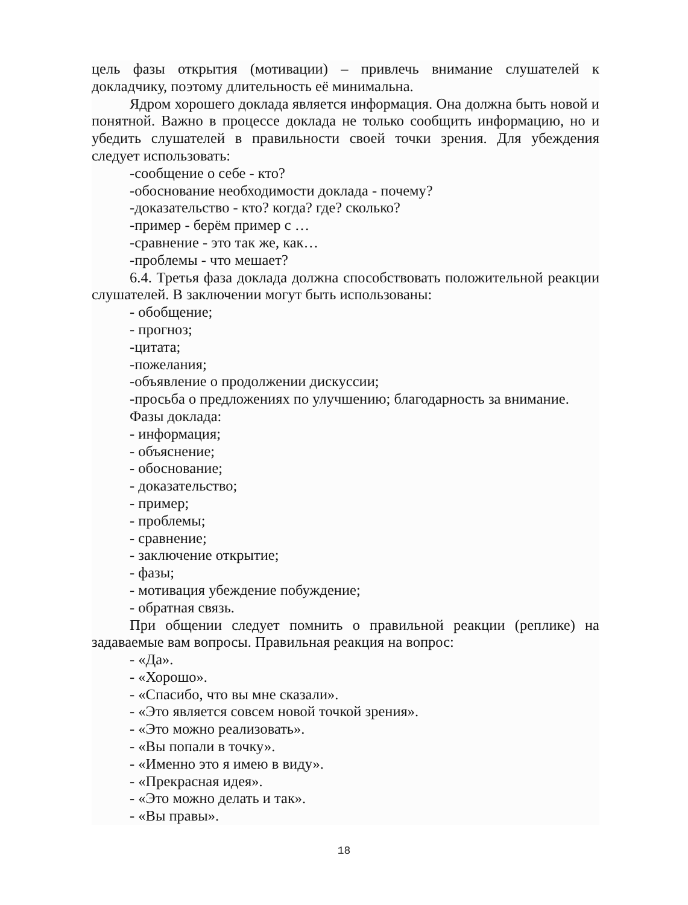цель фазы открытия (мотивации) – привлечь внимание слушателей к докладчику, поэтому длительность её минимальна.
Ядром хорошего доклада является информация. Она должна быть новой и понятной. Важно в процессе доклада не только сообщить информацию, но и убедить слушателей в правильности своей точки зрения. Для убеждения следует использовать:
-сообщение о себе - кто?
-обоснование необходимости доклада - почему?
-доказательство - кто? когда? где? сколько?
-пример - берём пример с …
-сравнение - это так же, как…
-проблемы - что мешает?
6.4. Третья фаза доклада должна способствовать положительной реакции слушателей. В заключении могут быть использованы:
- обобщение;
- прогноз;
-цитата;
-пожелания;
-объявление о продолжении дискуссии;
-просьба о предложениях по улучшению; благодарность за внимание.
Фазы доклада:
- информация;
- объяснение;
- обоснование;
- доказательство;
- пример;
- проблемы;
- сравнение;
- заключение открытие;
- фазы;
- мотивация убеждение побуждение;
- обратная связь.
При общении следует помнить о правильной реакции (реплике) на задаваемые вам вопросы. Правильная реакция на вопрос:
- «Да».
- «Хорошо».
- «Спасибо, что вы мне сказали».
- «Это является совсем новой точкой зрения».
- «Это можно реализовать».
- «Вы попали в точку».
- «Именно это я имею в виду».
- «Прекрасная идея».
- «Это можно делать и так».
- «Вы правы».
18